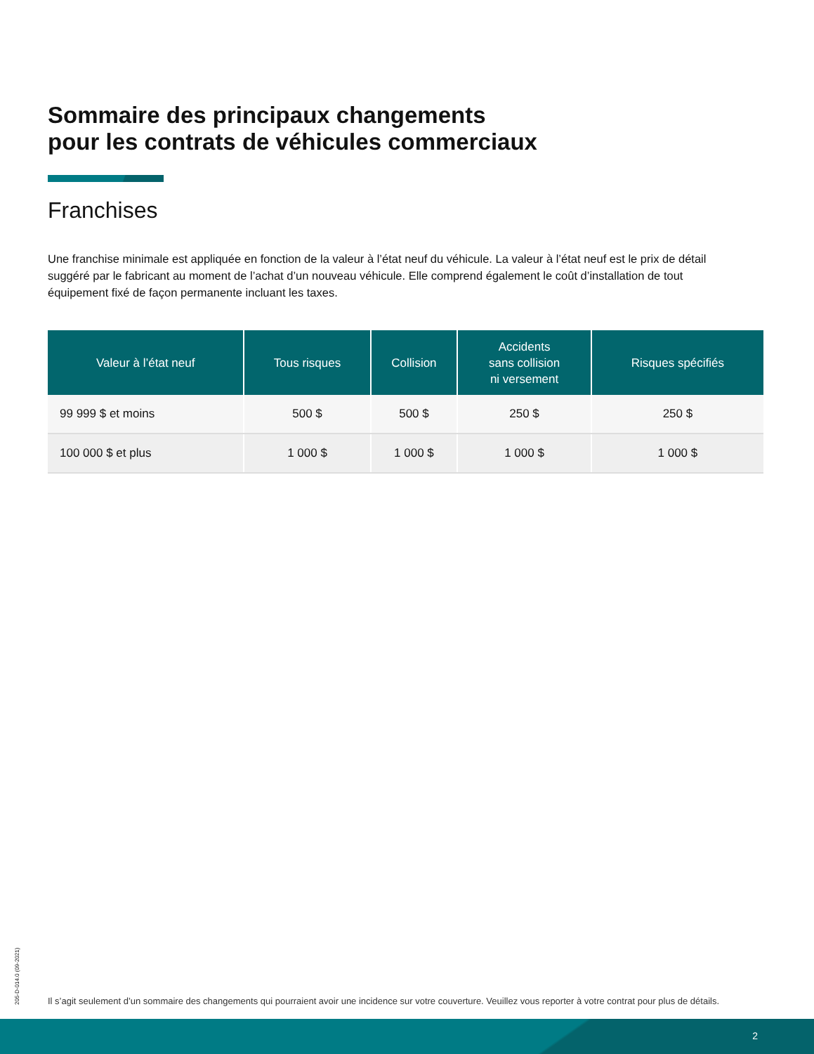Sommaire des principaux changements
pour les contrats de véhicules commerciaux
Franchises
Une franchise minimale est appliquée en fonction de la valeur à l’état neuf du véhicule. La valeur à l’état neuf est le prix de détail suggéré par le fabricant au moment de l’achat d’un nouveau véhicule. Elle comprend également le coût d’installation de tout équipement fixé de façon permanente incluant les taxes.
| Valeur à l’état neuf | Tous risques | Collision | Accidents sans collision ni versement | Risques spécifiés |
| --- | --- | --- | --- | --- |
| 99 999 $ et moins | 500 $ | 500 $ | 250 $ | 250 $ |
| 100 000 $ et plus | 1 000 $ | 1 000 $ | 1 000 $ | 1 000 $ |
205-D-014.0 (09-2021)
Il s’agit seulement d’un sommaire des changements qui pourraient avoir une incidence sur votre couverture. Veuillez vous reporter à votre contrat pour plus de détails.
2